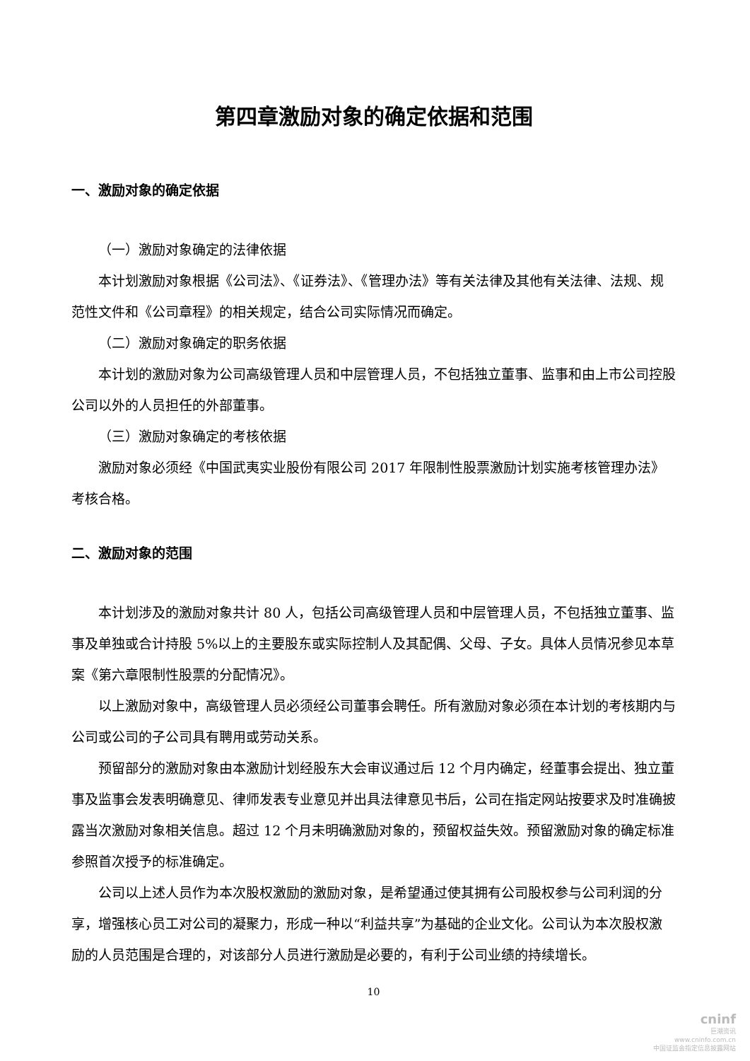第四章激励对象的确定依据和范围
一、激励对象的确定依据
（一）激励对象确定的法律依据
本计划激励对象根据《公司法》、《证券法》、《管理办法》等有关法律及其他有关法律、法规、规范性文件和《公司章程》的相关规定，结合公司实际情况而确定。
（二）激励对象确定的职务依据
本计划的激励对象为公司高级管理人员和中层管理人员，不包括独立董事、监事和由上市公司控股公司以外的人员担任的外部董事。
（三）激励对象确定的考核依据
激励对象必须经《中国武夷实业股份有限公司 2017 年限制性股票激励计划实施考核管理办法》考核合格。
二、激励对象的范围
本计划涉及的激励对象共计 80 人，包括公司高级管理人员和中层管理人员，不包括独立董事、监事及单独或合计持股 5%以上的主要股东或实际控制人及其配偶、父母、子女。具体人员情况参见本草案《第六章限制性股票的分配情况》。
以上激励对象中，高级管理人员必须经公司董事会聘任。所有激励对象必须在本计划的考核期内与公司或公司的子公司具有聘用或劳动关系。
预留部分的激励对象由本激励计划经股东大会审议通过后 12 个月内确定，经董事会提出、独立董事及监事会发表明确意见、律师发表专业意见并出具法律意见书后，公司在指定网站按要求及时准确披露当次激励对象相关信息。超过 12 个月未明确激励对象的，预留权益失效。预留激励对象的确定标准参照首次授予的标准确定。
公司以上述人员作为本次股权激励的激励对象，是希望通过使其拥有公司股权参与公司利润的分享，增强核心员工对公司的凝聚力，形成一种以“利益共享”为基础的企业文化。公司认为本次股权激励的人员范围是合理的，对该部分人员进行激励是必要的，有利于公司业绩的持续增长。
10
cninf
巨潮资讯
www.cninfo.com.cn
中国证监会指定信息披露网站